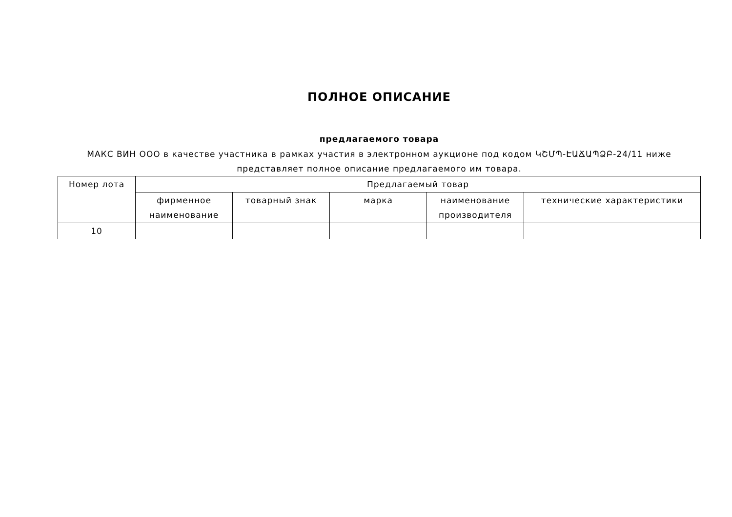ПОЛНОЕ ОПИСАНИЕ
предлагаемого товара
МАКС ВИН ООО в качестве участника в рамках участия в электронном аукционе под кодом ԿՇՄՊ-ԷԱՃԱՊՁԲ-24/11 ниже представляет полное описание предлагаемого им товара.
| Номер лота | Предлагаемый товар | | | | |
| --- | --- | --- | --- | --- | --- |
| | фирменное наименование | товарный знак | марка | наименование производителя | технические характеристики |
| 10 | | | | | |